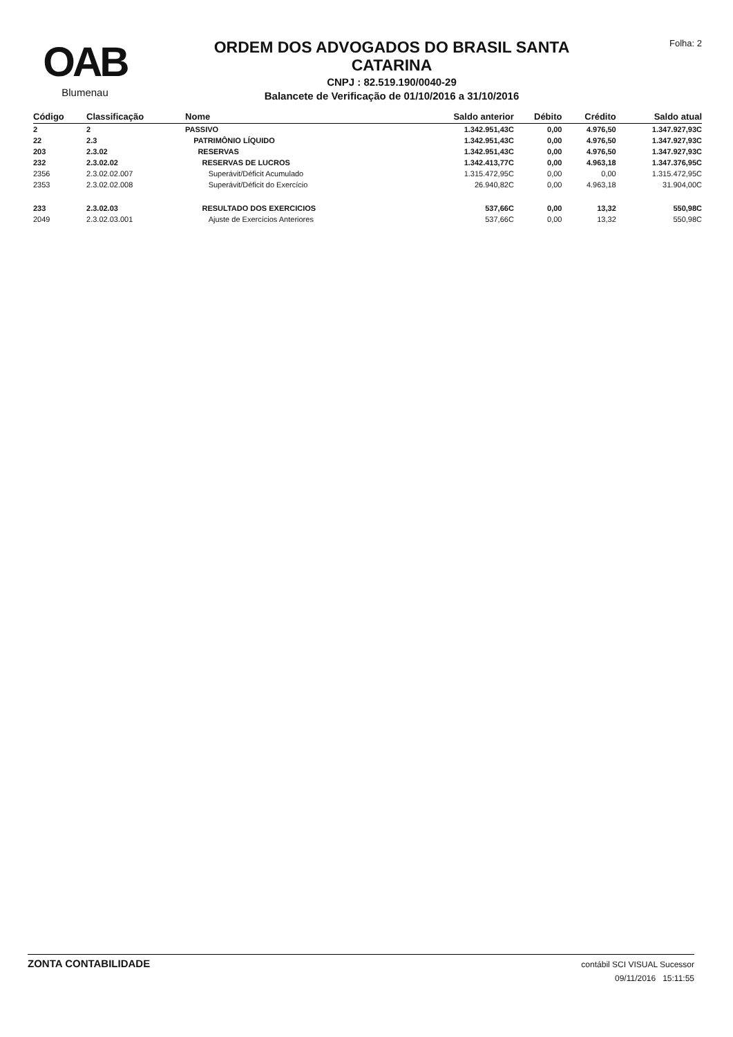OAB
Blumenau
ORDEM DOS ADVOGADOS DO BRASIL SANTA
CATARINA
CNPJ : 82.519.190/0040-29
Balancete de Verificação de 01/10/2016 a 31/10/2016
Folha: 2
| Código | Classificação | Nome | Saldo anterior | Débito | Crédito | Saldo atual |
| --- | --- | --- | --- | --- | --- | --- |
| 2 | 2 | PASSIVO | 1.342.951,43C | 0,00 | 4.976,50 | 1.347.927,93C |
| 22 | 2.3 | PATRIMÔNIO LÍQUIDO | 1.342.951,43C | 0,00 | 4.976,50 | 1.347.927,93C |
| 203 | 2.3.02 | RESERVAS | 1.342.951,43C | 0,00 | 4.976,50 | 1.347.927,93C |
| 232 | 2.3.02.02 | RESERVAS DE LUCROS | 1.342.413,77C | 0,00 | 4.963,18 | 1.347.376,95C |
| 2356 | 2.3.02.02.007 | Superávit/Déficit Acumulado | 1.315.472,95C | 0,00 | 0,00 | 1.315.472,95C |
| 2353 | 2.3.02.02.008 | Superávit/Déficit do Exercício | 26.940,82C | 0,00 | 4.963,18 | 31.904,00C |
| 233 | 2.3.02.03 | RESULTADO DOS EXERCICIOS | 537,66C | 0,00 | 13,32 | 550,98C |
| 2049 | 2.3.02.03.001 | Ajuste de Exercícios Anteriores | 537,66C | 0,00 | 13,32 | 550,98C |
ZONTA CONTABILIDADE
contábil SCI VISUAL Sucessor
09/11/2016 15:11:55